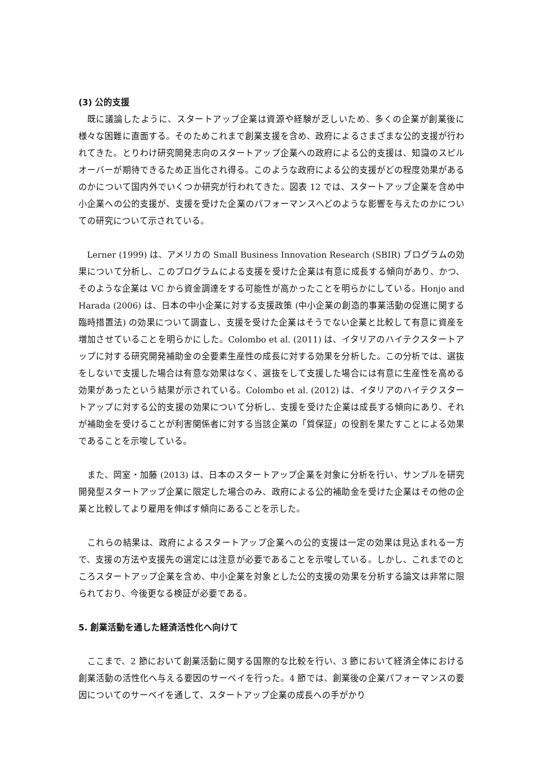(3) 公的支援
既に議論したように、スタートアップ企業は資源や経験が乏しいため、多くの企業が創業後に様々な困難に直面する。そのためこれまで創業支援を含め、政府によるさまざまな公的支援が行われてきた。とりわけ研究開発志向のスタートアップ企業への政府による公的支援は、知識のスピルオーバーが期待できるため正当化され得る。このような政府による公的支援がどの程度効果があるのかについて国内外でいくつか研究が行われてきた。図表 12 では、スタートアップ企業を含め中小企業への公的支援が、支援を受けた企業のパフォーマンスへどのような影響を与えたのかについての研究について示されている。
Lerner (1999) は、アメリカの Small Business Innovation Research (SBIR) プログラムの効果について分析し、このプログラムによる支援を受けた企業は有意に成長する傾向があり、かつ、そのような企業は VC から資金調達をする可能性が高かったことを明らかにしている。Honjo and Harada (2006) は、日本の中小企業に対する支援政策 (中小企業の創造的事業活動の促進に関する臨時措置法) の効果について調査し、支援を受けた企業はそうでない企業と比較して有意に資産を増加させていることを明らかにした。Colombo et al. (2011) は、イタリアのハイテクスタートアップに対する研究開発補助金の全要素生産性の成長に対する効果を分析した。この分析では、選抜をしないで支援した場合は有意な効果はなく、選抜をして支援した場合には有意に生産性を高める効果があったという結果が示されている。Colombo et al. (2012) は、イタリアのハイテクスタートアップに対する公的支援の効果について分析し、支援を受けた企業は成長する傾向にあり、それが補助金を受けることが利害関係者に対する当該企業の「質保証」の役割を果たすことによる効果であることを示唆している。
また、岡室・加藤 (2013) は、日本のスタートアップ企業を対象に分析を行い、サンプルを研究開発型スタートアップ企業に限定した場合のみ、政府による公的補助金を受けた企業はその他の企業と比較してより雇用を伸ばす傾向にあることを示した。
これらの結果は、政府によるスタートアップ企業への公的支援は一定の効果は見込まれる一方で、支援の方法や支援先の選定には注意が必要であることを示唆している。しかし、これまでのところスタートアップ企業を含め、中小企業を対象とした公的支援の効果を分析する論文は非常に限られており、今後更なる検証が必要である。
5. 創業活動を通した経済活性化へ向けて
ここまで、2 節において創業活動に関する国際的な比較を行い、3 節において経済全体における創業活動の活性化へ与える要因のサーベイを行った。4 節では、創業後の企業パフォーマンスの要因についてのサーベイを通して、スタートアップ企業の成長への手がかり